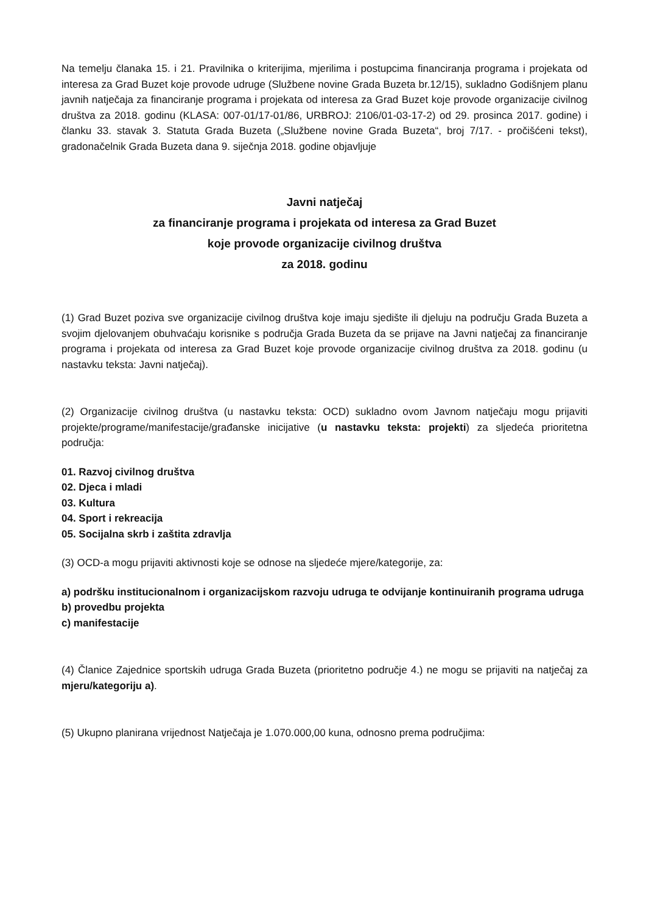Na temelju članaka 15. i 21. Pravilnika o kriterijima, mjerilima i postupcima financiranja programa i projekata od interesa za Grad Buzet koje provode udruge (Službene novine Grada Buzeta br.12/15), sukladno Godišnjem planu javnih natječaja za financiranje programa i projekata od interesa za Grad Buzet koje provode organizacije civilnog društva za 2018. godinu (KLASA: 007-01/17-01/86, URBROJ: 2106/01-03-17-2) od 29. prosinca 2017. godine) i članku 33. stavak 3. Statuta Grada Buzeta („Službene novine Grada Buzeta“, broj 7/17. - pročišćeni tekst), gradonačelnik Grada Buzeta dana 9. siječnja 2018. godine objavljuje
Javni natječaj
za financiranje programa i projekata od interesa za Grad Buzet
koje provode organizacije civilnog društva
za 2018. godinu
(1) Grad Buzet poziva sve organizacije civilnog društva koje imaju sjedište ili djeluju na području Grada Buzeta a svojim djelovanjem obuhvaćaju korisnike s područja Grada Buzeta da se prijave na Javni natječaj za financiranje programa i projekata od interesa za Grad Buzet koje provode organizacije civilnog društva za 2018. godinu (u nastavku teksta: Javni natječaj).
(2) Organizacije civilnog društva (u nastavku teksta: OCD) sukladno ovom Javnom natječaju mogu prijaviti projekte/programe/manifestacije/građanske inicijative (u nastavku teksta: projekti) za sljedeća prioritetna područja:
01. Razvoj civilnog društva
02. Djeca i mladi
03. Kultura
04. Sport i rekreacija
05. Socijalna skrb i zaštita zdravlja
(3) OCD-a mogu prijaviti aktivnosti koje se odnose na sljedeće mjere/kategorije, za:
a) podršku institucionalnom i organizacijskom razvoju udruga te odvijanje kontinuiranih programa udruga
b) provedbu projekta
c) manifestacije
(4) Članice Zajednice sportskih udruga Grada Buzeta (prioritetno područje 4.) ne mogu se prijaviti na natječaj za mjeru/kategoriju a).
(5) Ukupno planirana vrijednost Natječaja je 1.070.000,00 kuna, odnosno prema područjima: